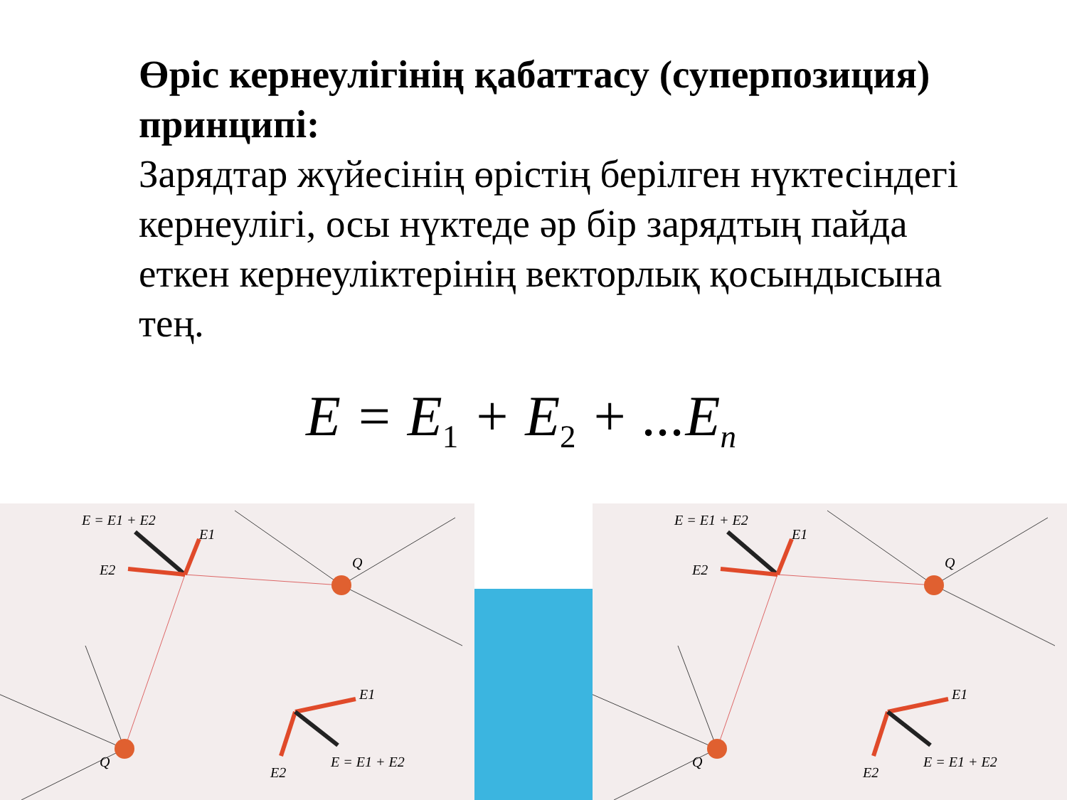Өріс кернеулігінің қабаттасу (суперпозиция) принципі:
Зарядтар жүйесінің өрістің берілген нүктесіндегі кернеулігі, осы нүктеде әр бір зарядтың пайда еткен кернеуліктерінің векторлық қосындысына тең.
E = E<sub>1</sub> + E<sub>2</sub> + ...E<sub>n</sub>
E = E1 + E2
E1
E2
Q
E1
E = E1 + E2
E2
Q
E = E1 + E2
E1
E2
Q
E1
E = E1 + E2
E2
Q